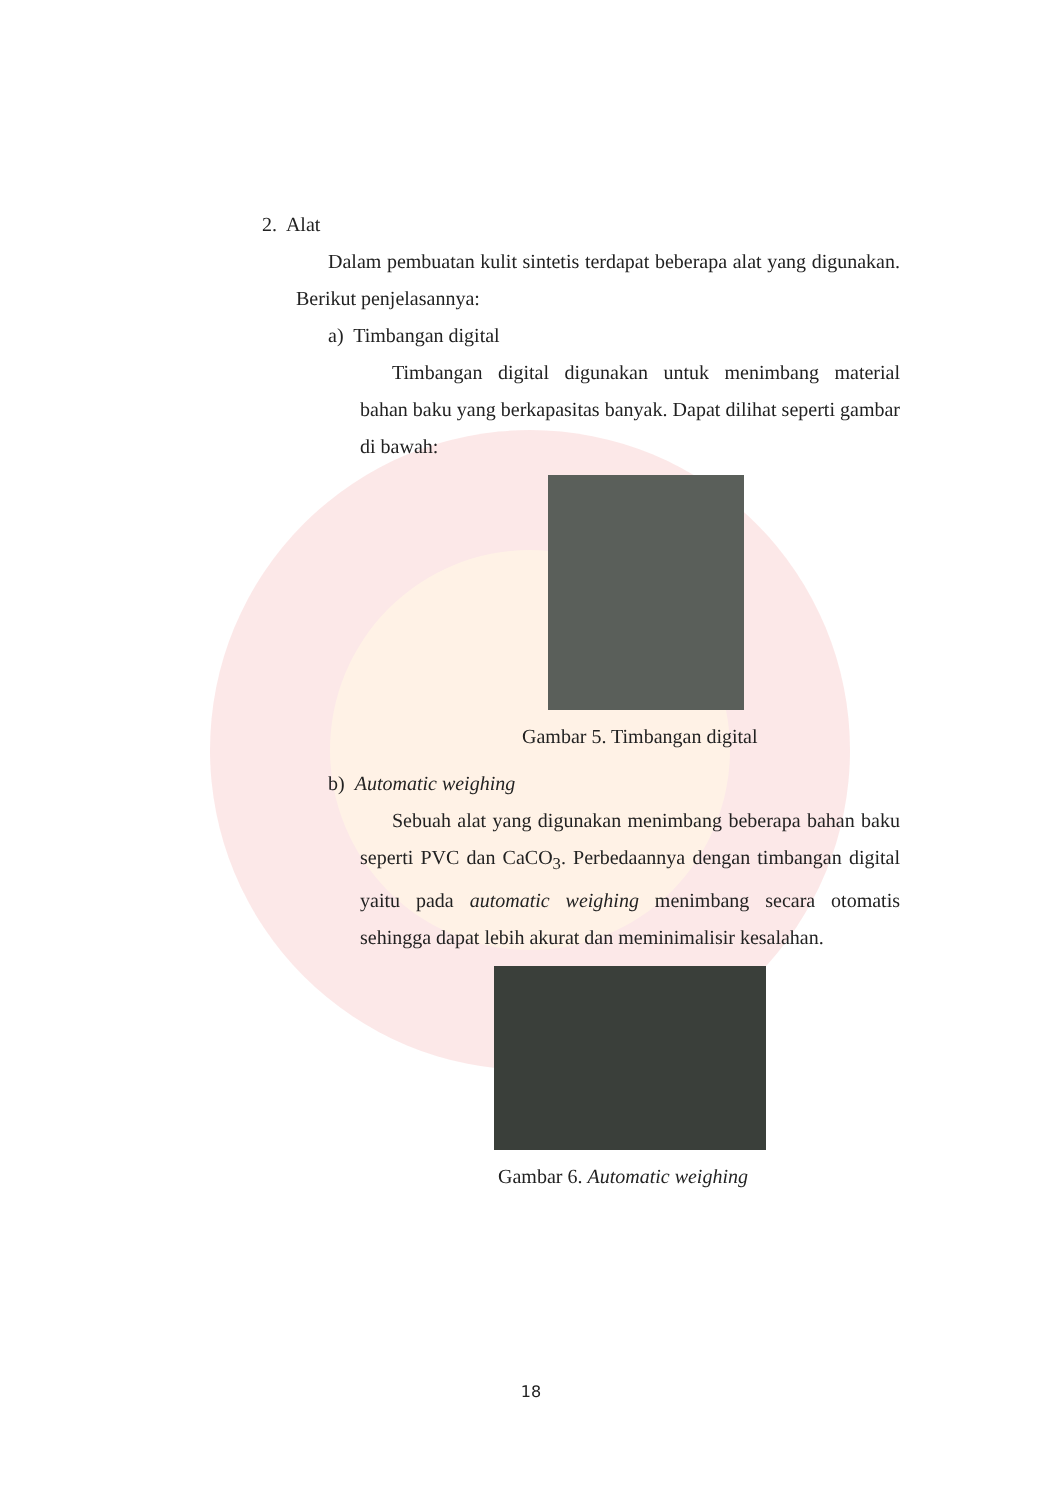2. Alat
Dalam pembuatan kulit sintetis terdapat beberapa alat yang digunakan. Berikut penjelasannya:
a) Timbangan digital
Timbangan digital digunakan untuk menimbang material bahan baku yang berkapasitas banyak. Dapat dilihat seperti gambar di bawah:
Gambar 5. Timbangan digital
b) Automatic weighing
Sebuah alat yang digunakan menimbang beberapa bahan baku seperti PVC dan CaCO<sub>3</sub>. Perbedaannya dengan timbangan digital yaitu pada automatic weighing menimbang secara otomatis sehingga dapat lebih akurat dan meminimalisir kesalahan.
Gambar 6. Automatic weighing
18